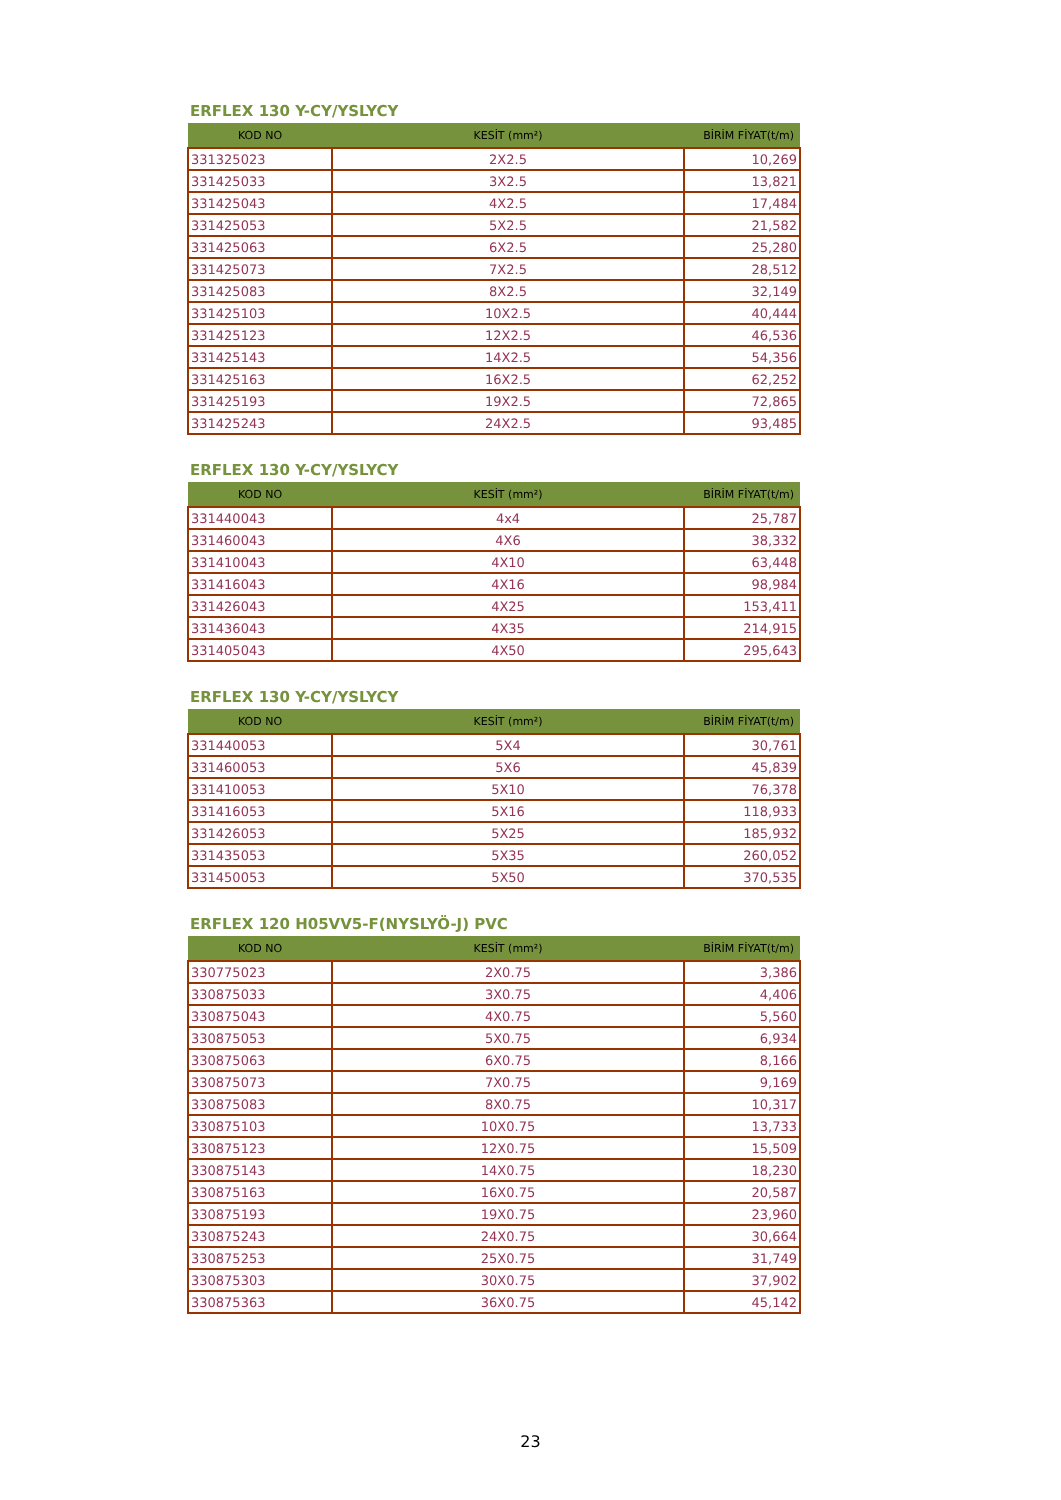ERFLEX 130 Y-CY/YSLYCY
| KOD NO | KESİT (mm²) | BİRİM FİYAT(t/m) |
| --- | --- | --- |
| 331325023 | 2X2.5 | 10,269 |
| 331425033 | 3X2.5 | 13,821 |
| 331425043 | 4X2.5 | 17,484 |
| 331425053 | 5X2.5 | 21,582 |
| 331425063 | 6X2.5 | 25,280 |
| 331425073 | 7X2.5 | 28,512 |
| 331425083 | 8X2.5 | 32,149 |
| 331425103 | 10X2.5 | 40,444 |
| 331425123 | 12X2.5 | 46,536 |
| 331425143 | 14X2.5 | 54,356 |
| 331425163 | 16X2.5 | 62,252 |
| 331425193 | 19X2.5 | 72,865 |
| 331425243 | 24X2.5 | 93,485 |
ERFLEX 130 Y-CY/YSLYCY
| KOD NO | KESİT (mm²) | BİRİM FİYAT(t/m) |
| --- | --- | --- |
| 331440043 | 4x4 | 25,787 |
| 331460043 | 4X6 | 38,332 |
| 331410043 | 4X10 | 63,448 |
| 331416043 | 4X16 | 98,984 |
| 331426043 | 4X25 | 153,411 |
| 331436043 | 4X35 | 214,915 |
| 331405043 | 4X50 | 295,643 |
ERFLEX 130 Y-CY/YSLYCY
| KOD NO | KESİT (mm²) | BİRİM FİYAT(t/m) |
| --- | --- | --- |
| 331440053 | 5X4 | 30,761 |
| 331460053 | 5X6 | 45,839 |
| 331410053 | 5X10 | 76,378 |
| 331416053 | 5X16 | 118,933 |
| 331426053 | 5X25 | 185,932 |
| 331435053 | 5X35 | 260,052 |
| 331450053 | 5X50 | 370,535 |
ERFLEX 120 H05VV5-F(NYSLYÖ-J) PVC
| KOD NO | KESİT (mm²) | BİRİM FİYAT(t/m) |
| --- | --- | --- |
| 330775023 | 2X0.75 | 3,386 |
| 330875033 | 3X0.75 | 4,406 |
| 330875043 | 4X0.75 | 5,560 |
| 330875053 | 5X0.75 | 6,934 |
| 330875063 | 6X0.75 | 8,166 |
| 330875073 | 7X0.75 | 9,169 |
| 330875083 | 8X0.75 | 10,317 |
| 330875103 | 10X0.75 | 13,733 |
| 330875123 | 12X0.75 | 15,509 |
| 330875143 | 14X0.75 | 18,230 |
| 330875163 | 16X0.75 | 20,587 |
| 330875193 | 19X0.75 | 23,960 |
| 330875243 | 24X0.75 | 30,664 |
| 330875253 | 25X0.75 | 31,749 |
| 330875303 | 30X0.75 | 37,902 |
| 330875363 | 36X0.75 | 45,142 |
23